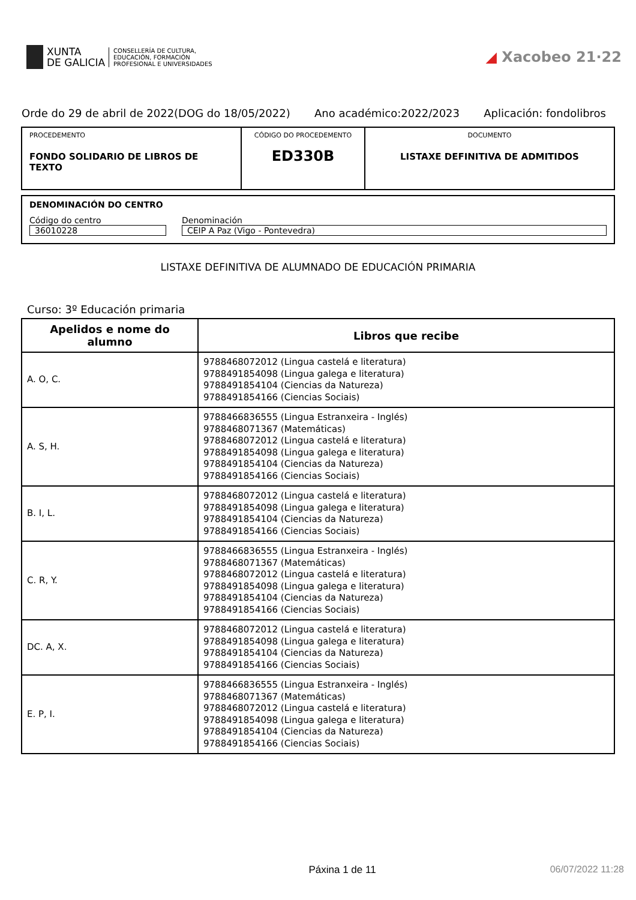XUNTA
DE GALICIA
CONSELLERÍA DE CULTURA,
EDUCACIÓN, FORMACIÓN
PROFESIONAL E UNIVERSIDADES
◢ Xacobeo 21·22
Orde do 29 de abril de 2022(DOG do 18/05/2022) Ano académico:2022/2023 Aplicación: fondolibros
| PROCEDEMENTO FONDO SOLIDARIO DE LIBROS DE TEXTO | CÓDIGO DO PROCEDEMENTO ED330B | DOCUMENTO LISTAXE DEFINITIVA DE ADMITIDOS |
DENOMINACIÓN DO CENTRO
Código do centro
36010228
Denominación
CEIP A Paz (Vigo - Pontevedra)
LISTAXE DEFINITIVA DE ALUMNADO DE EDUCACIÓN PRIMARIA
Curso: 3º Educación primaria
| Apelidos e nome do alumno | Libros que recibe |
| --- | --- |
| A. O, C. | 9788468072012 (Lingua castelá e literatura) 9788491854098 (Lingua galega e literatura) 9788491854104 (Ciencias da Natureza) 9788491854166 (Ciencias Sociais) |
| A. S, H. | 9788466836555 (Lingua Estranxeira - Inglés) 9788468071367 (Matemáticas) 9788468072012 (Lingua castelá e literatura) 9788491854098 (Lingua galega e literatura) 9788491854104 (Ciencias da Natureza) 9788491854166 (Ciencias Sociais) |
| B. I, L. | 9788468072012 (Lingua castelá e literatura) 9788491854098 (Lingua galega e literatura) 9788491854104 (Ciencias da Natureza) 9788491854166 (Ciencias Sociais) |
| C. R, Y. | 9788466836555 (Lingua Estranxeira - Inglés) 9788468071367 (Matemáticas) 9788468072012 (Lingua castelá e literatura) 9788491854098 (Lingua galega e literatura) 9788491854104 (Ciencias da Natureza) 9788491854166 (Ciencias Sociais) |
| DC. A, X. | 9788468072012 (Lingua castelá e literatura) 9788491854098 (Lingua galega e literatura) 9788491854104 (Ciencias da Natureza) 9788491854166 (Ciencias Sociais) |
| E. P, I. | 9788466836555 (Lingua Estranxeira - Inglés) 9788468071367 (Matemáticas) 9788468072012 (Lingua castelá e literatura) 9788491854098 (Lingua galega e literatura) 9788491854104 (Ciencias da Natureza) 9788491854166 (Ciencias Sociais) |
Páxina 1 de 11 06/07/2022 11:28